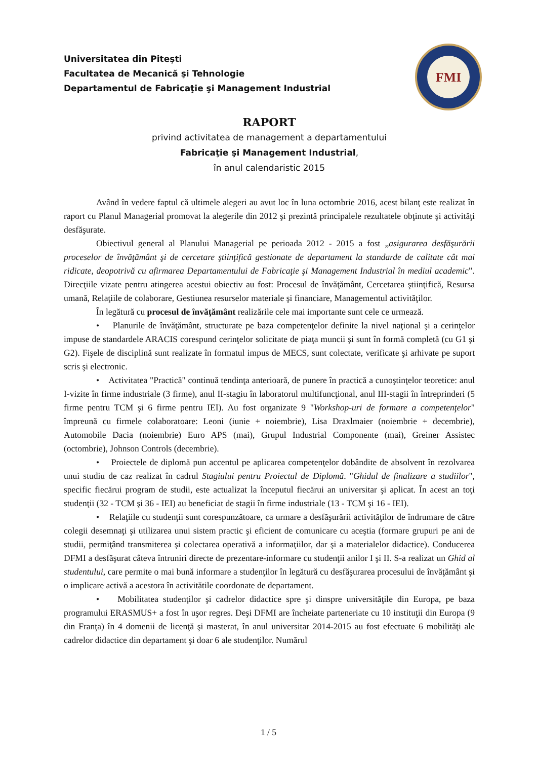Universitatea din Piteşti
Facultatea de Mecanică şi Tehnologie
Departamentul de Fabricaţie şi Management Industrial
FMI
RAPORT
privind activitatea de management a departamentului
Fabricaţie şi Management Industrial,
în anul calendaristic 2015
Având în vedere faptul că ultimele alegeri au avut loc în luna octombrie 2016, acest bilanţ este realizat în raport cu Planul Managerial promovat la alegerile din 2012 şi prezintă principalele rezultatele obţinute şi activităţi desfăşurate.
Obiectivul general al Planului Managerial pe perioada 2012 - 2015 a fost „asigurarea desfăşurării proceselor de învăţământ şi de cercetare ştiinţifică gestionate de departament la standarde de calitate cât mai ridicate, deopotrivă cu afirmarea Departamentului de Fabricaţie şi Management Industrial în mediul academic”. Direcţiile vizate pentru atingerea acestui obiectiv au fost: Procesul de învăţământ, Cercetarea ştiinţifică, Resursa umană, Relaţiile de colaborare, Gestiunea resurselor materiale şi financiare, Managementul activităţilor.
În legătură cu procesul de învăţământ realizările cele mai importante sunt cele ce urmează.
• Planurile de învăţământ, structurate pe baza competenţelor definite la nivel naţional şi a cerinţelor impuse de standardele ARACIS corespund cerinţelor solicitate de piaţa muncii şi sunt în formă completă (cu G1 şi G2). Fişele de disciplină sunt realizate în formatul impus de MECS, sunt colectate, verificate şi arhivate pe suport scris şi electronic.
• Activitatea "Practică" continuă tendinţa anterioară, de punere în practică a cunoştinţelor teoretice: anul I-vizite în firme industriale (3 firme), anul II-stagiu în laboratorul multifuncţional, anul III-stagii în întreprinderi (5 firme pentru TCM şi 6 firme pentru IEI). Au fost organizate 9 "Workshop-uri de formare a competenţelor" împreună cu firmele colaboratoare: Leoni (iunie + noiembrie), Lisa Draxlmaier (noiembrie + decembrie), Automobile Dacia (noiembrie) Euro APS (mai), Grupul Industrial Componente (mai), Greiner Assistec (octombrie), Johnson Controls (decembrie).
• Proiectele de diplomă pun accentul pe aplicarea competenţelor dobândite de absolvent în rezolvarea unui studiu de caz realizat în cadrul Stagiului pentru Proiectul de Diplomă. "Ghidul de finalizare a studiilor", specific fiecărui program de studii, este actualizat la începutul fiecărui an universitar şi aplicat. În acest an toţi studenţii (32 - TCM şi 36 - IEI) au beneficiat de stagii în firme industriale (13 - TCM şi 16 - IEI).
• Relaţiile cu studenţii sunt corespunzătoare, ca urmare a desfăşurării activităţilor de îndrumare de către colegii desemnaţi şi utilizarea unui sistem practic şi eficient de comunicare cu aceştia (formare grupuri pe ani de studii, permiţând transmiterea şi colectarea operativă a informaţiilor, dar şi a materialelor didactice). Conducerea DFMI a desfăşurat câteva întruniri directe de prezentare-informare cu studenţii anilor I şi II. S-a realizat un Ghid al studentului, care permite o mai bună informare a studenţilor în legătură cu desfăşurarea procesului de învăţământ şi o implicare activă a acestora în activitătile coordonate de departament.
• Mobilitatea studenţilor şi cadrelor didactice spre şi dinspre universităţile din Europa, pe baza programului ERASMUS+ a fost în uşor regres. Deşi DFMI are încheiate parteneriate cu 10 instituţii din Europa (9 din Franţa) în 4 domenii de licenţă şi masterat, în anul universitar 2014-2015 au fost efectuate 6 mobilităţi ale cadrelor didactice din departament şi doar 6 ale studenţilor. Numărul
1 / 5